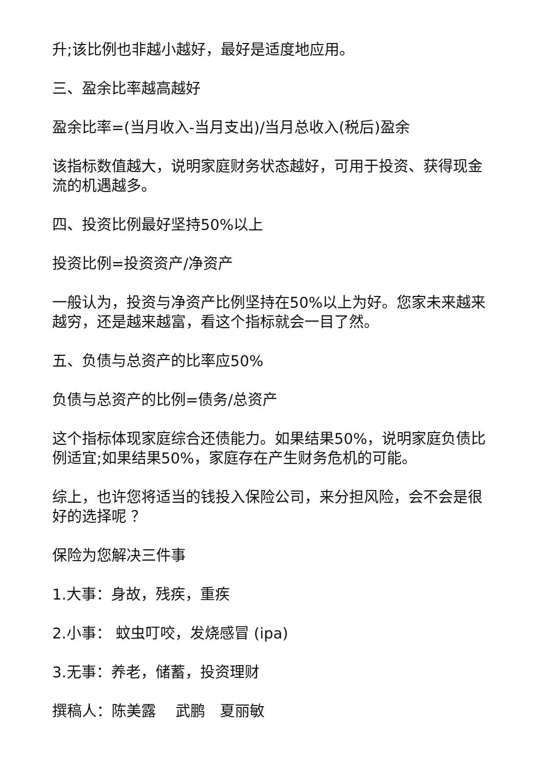升;该比例也非越小越好，最好是适度地应用。
三、盈余比率越高越好
盈余比率=(当月收入-当月支出)/当月总收入(税后)盈余
该指标数值越大，说明家庭财务状态越好，可用于投资、获得现金流的机遇越多。
四、投资比例最好坚持50%以上
投资比例=投资资产/净资产
一般认为，投资与净资产比例坚持在50%以上为好。您家未来越来越穷，还是越来越富，看这个指标就会一目了然。
五、负债与总资产的比率应50%
负债与总资产的比例=债务/总资产
这个指标体现家庭综合还债能力。如果结果50%，说明家庭负债比例适宜;如果结果50%，家庭存在产生财务危机的可能。
综上，也许您将适当的钱投入保险公司，来分担风险，会不会是很好的选择呢 ？
保险为您解决三件事
1.大事：身故，残疾，重疾
2.小事： 蚊虫叮咬，发烧感冒 (ipa)
3.无事：养老，储蓄，投资理财
撰稿人：陈美露　 武鹏　夏丽敏